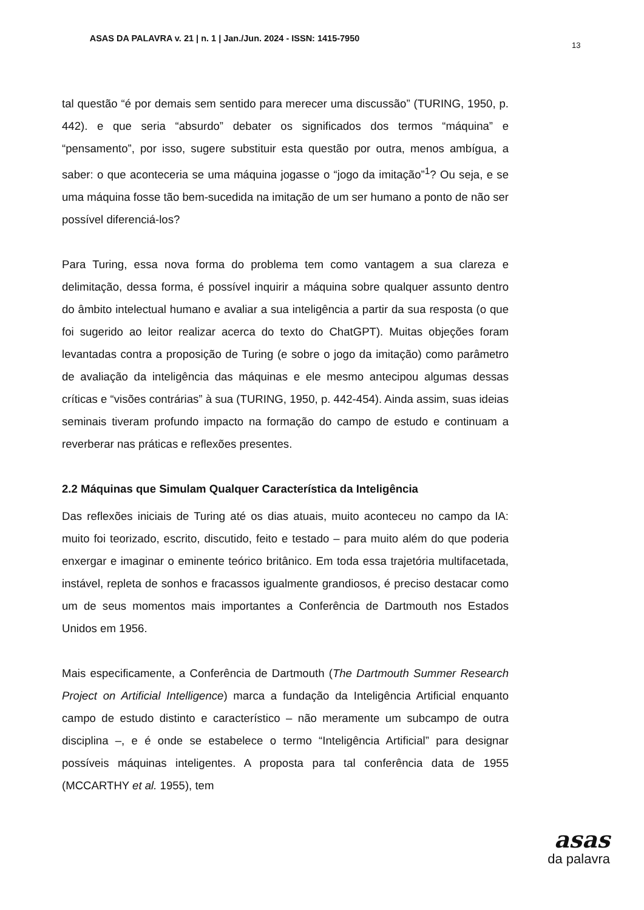ASAS DA PALAVRA v. 21 | n. 1 | Jan./Jun. 2024 - ISSN: 1415-7950
13
tal questão “é por demais sem sentido para merecer uma discussão” (TURING, 1950, p. 442). e que seria “absurdo” debater os significados dos termos “máquina” e “pensamento”, por isso, sugere substituir esta questão por outra, menos ambígua, a saber: o que aconteceria se uma máquina jogasse o “jogo da imitação”<sup>1</sup>? Ou seja, e se uma máquina fosse tão bem-sucedida na imitação de um ser humano a ponto de não ser possível diferenciá-los?
Para Turing, essa nova forma do problema tem como vantagem a sua clareza e delimitação, dessa forma, é possível inquirir a máquina sobre qualquer assunto dentro do âmbito intelectual humano e avaliar a sua inteligência a partir da sua resposta (o que foi sugerido ao leitor realizar acerca do texto do ChatGPT). Muitas objeções foram levantadas contra a proposição de Turing (e sobre o jogo da imitação) como parâmetro de avaliação da inteligência das máquinas e ele mesmo antecipou algumas dessas críticas e “visões contrárias” à sua (TURING, 1950, p. 442-454). Ainda assim, suas ideias seminais tiveram profundo impacto na formação do campo de estudo e continuam a reverberar nas práticas e reflexões presentes.
2.2 Máquinas que Simulam Qualquer Característica da Inteligência
Das reflexões iniciais de Turing até os dias atuais, muito aconteceu no campo da IA: muito foi teorizado, escrito, discutido, feito e testado – para muito além do que poderia enxergar e imaginar o eminente teórico britânico. Em toda essa trajetória multifacetada, instável, repleta de sonhos e fracassos igualmente grandiosos, é preciso destacar como um de seus momentos mais importantes a Conferência de Dartmouth nos Estados Unidos em 1956.
Mais especificamente, a Conferência de Dartmouth (The Dartmouth Summer Research Project on Artificial Intelligence) marca a fundação da Inteligência Artificial enquanto campo de estudo distinto e característico – não meramente um subcampo de outra disciplina –, e é onde se estabelece o termo “Inteligência Artificial” para designar possíveis máquinas inteligentes. A proposta para tal conferência data de 1955 (MCCARTHY et al. 1955), tem
asas
da palavra